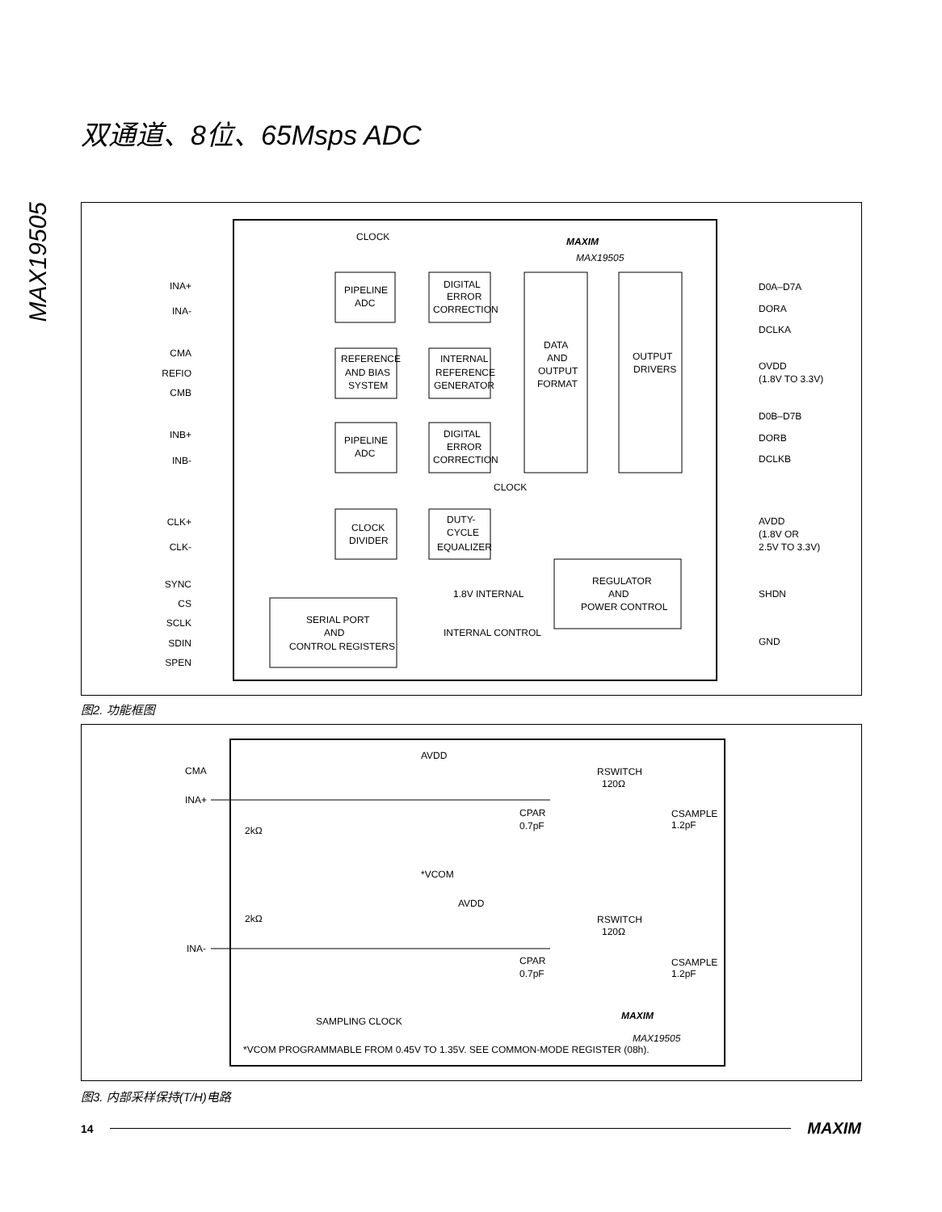双通道、8位、65Msps ADC
MAX19505
CLOCK
MAXIM
MAX19505
PIPELINE
ADC
DIGITAL
ERROR
CORRECTION
DATA
AND
OUTPUT
FORMAT
OUTPUT
DRIVERS
REFERENCE
AND BIAS
SYSTEM
INTERNAL
REFERENCE
GENERATOR
PIPELINE
ADC
DIGITAL
ERROR
CORRECTION
CLOCK
CLOCK
DIVIDER
DUTY-
CYCLE
EQUALIZER
REGULATOR
AND
POWER CONTROL
SERIAL PORT
AND
CONTROL REGISTERS
1.8V INTERNAL
INTERNAL CONTROL
INA+
INA-
CMA
REFIO
CMB
INB+
INB-
CLK+
CLK-
SYNC
CS
SCLK
SDIN
SPEN
D0A–D7A
DORA
DCLKA
OVDD
(1.8V TO 3.3V)
D0B–D7B
DORB
DCLKB
AVDD
(1.8V OR
2.5V TO 3.3V)
SHDN
GND
图2. 功能框图
CMA
INA+
INA-
AVDD
AVDD
2kΩ
2kΩ
*VCOM
CPAR
0.7pF
CPAR
0.7pF
RSWITCH
120Ω
RSWITCH
120Ω
CSAMPLE
1.2pF
CSAMPLE
1.2pF
SAMPLING CLOCK
MAXIM
MAX19505
*VCOM PROGRAMMABLE FROM 0.45V TO 1.35V. SEE COMMON-MODE REGISTER (08h).
图3. 内部采样保持(T/H)电路
14
MAXIM